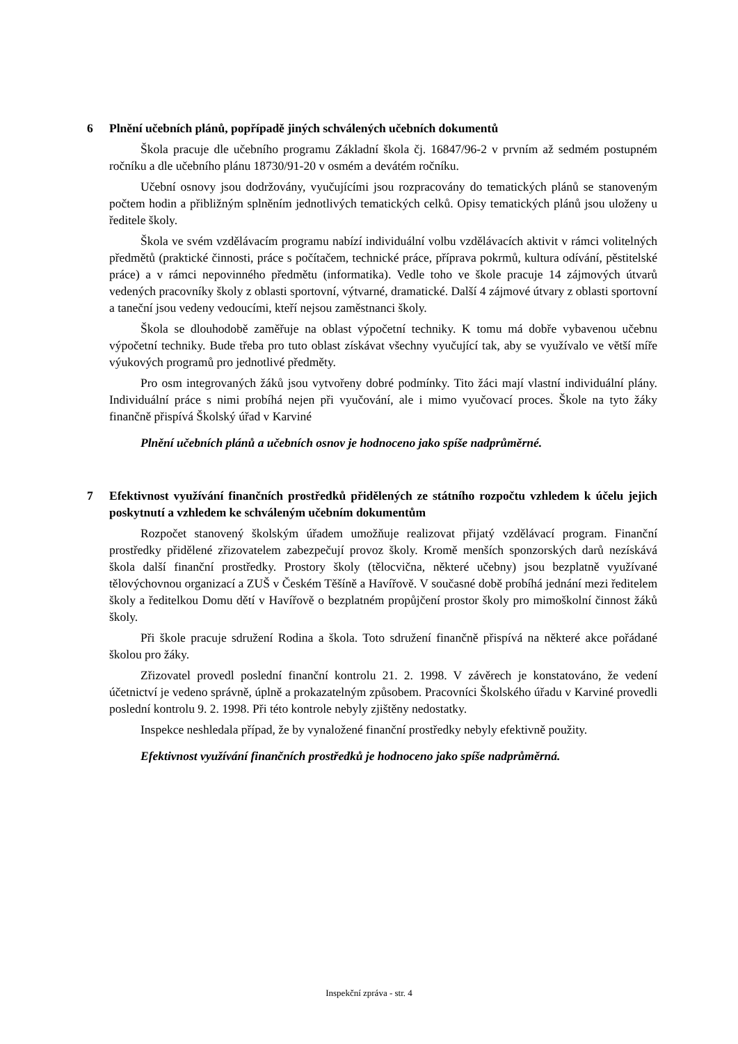6 Plnění učebních plánů, popřípadě jiných schválených učebních dokumentů
Škola pracuje dle učebního programu Základní škola čj. 16847/96-2 v prvním až sedmém postupném ročníku a dle učebního plánu 18730/91-20 v osmém a devátém ročníku.
Učební osnovy jsou dodržovány, vyučujícími jsou rozpracovány do tematických plánů se stanoveným počtem hodin a přibližným splněním jednotlivých tematických celků. Opisy tematických plánů jsou uloženy u ředitele školy.
Škola ve svém vzdělávacím programu nabízí individuální volbu vzdělávacích aktivit v rámci volitelných předmětů (praktické činnosti, práce s počítačem, technické práce, příprava pokrmů, kultura odívání, pěstitelské práce) a v rámci nepovinného předmětu (informatika). Vedle toho ve škole pracuje 14 zájmových útvarů vedených pracovníky školy z oblasti sportovní, výtvarné, dramatické. Další 4 zájmové útvary z oblasti sportovní a taneční jsou vedeny vedoucími, kteří nejsou zaměstnanci školy.
Škola se dlouhodobě zaměřuje na oblast výpočetní techniky. K tomu má dobře vybavenou učebnu výpočetní techniky. Bude třeba pro tuto oblast získávat všechny vyučující tak, aby se využívalo ve větší míře výukových programů pro jednotlivé předměty.
Pro osm integrovaných žáků jsou vytvořeny dobré podmínky. Tito žáci mají vlastní individuální plány. Individuální práce s nimi probíhá nejen při vyučování, ale i mimo vyučovací proces. Škole na tyto žáky finančně přispívá Školský úřad v Karviné
Plnění učebních plánů a učebních osnov je hodnoceno jako spíše nadprůměrné.
7 Efektivnost využívání finančních prostředků přidělených ze státního rozpočtu vzhledem k účelu jejich poskytnutí a vzhledem ke schváleným učebním dokumentům
Rozpočet stanovený školským úřadem umožňuje realizovat přijatý vzdělávací program. Finanční prostředky přidělené zřizovatelem zabezpečují provoz školy. Kromě menších sponzorských darů nezískává škola další finanční prostředky. Prostory školy (tělocvična, některé učebny) jsou bezplatně využívané tělovýchovnou organizací a ZUŠ v Českém Těšíně a Havířově. V současné době probíhá jednání mezi ředitelem školy a ředitelkou Domu dětí v Havířově o bezplatném propůjčení prostor školy pro mimoškolní činnost žáků školy.
Při škole pracuje sdružení Rodina a škola. Toto sdružení finančně přispívá na některé akce pořádané školou pro žáky.
Zřizovatel provedl poslední finanční kontrolu 21. 2. 1998. V závěrech je konstatováno, že vedení účetnictví je vedeno správně, úplně a prokazatelným způsobem. Pracovníci Školského úřadu v Karviné provedli poslední kontrolu 9. 2. 1998. Při této kontrole nebyly zjištěny nedostatky.
Inspekce neshledala případ, že by vynaložené finanční prostředky nebyly efektivně použity.
Efektivnost využívání finančních prostředků je hodnoceno jako spíše nadprůměrná.
Inspekční zpráva - str. 4